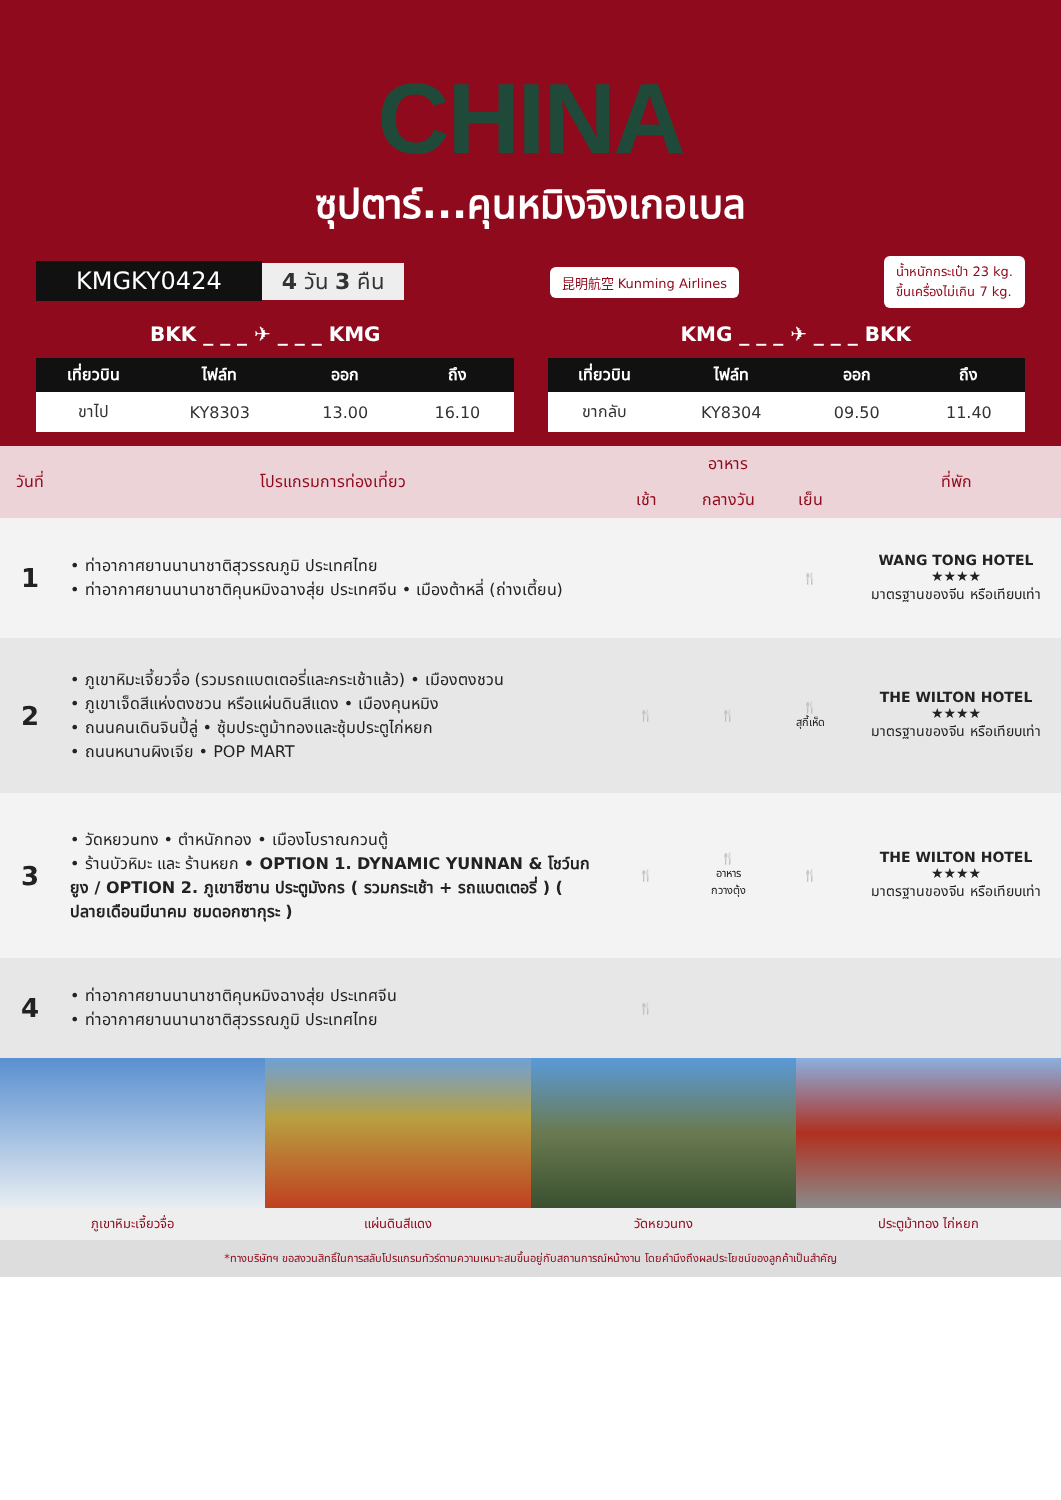CHINA
ซุปตาร์...คุนหมิงจิงเกอเบล
KMGKY0424 4 วัน 3 คืน
昆明航空 Kunming Airlines
น้ำหนักกระเป๋า 23 kg.
ขึ้นเครื่องไม่เกิน 7 kg.
BKK _ _ _ ✈ _ _ _ KMG KMG _ _ _ ✈ _ _ _ BKK
| เที่ยวบิน | ไฟล์ท | ออก | ถึง |
| --- | --- | --- | --- |
| ขาไป | KY8303 | 13.00 | 16.10 |
| เที่ยวบิน | ไฟล์ท | ออก | ถึง |
| --- | --- | --- | --- |
| ขากลับ | KY8304 | 09.50 | 11.40 |
| วันที่ | โปรแกรมการท่องเที่ยว | อาหาร | | | ที่พัก |
| --- | --- | --- | --- | --- | --- |
| | | เช้า | กลางวัน | เย็น | |
| 1 | • ท่าอากาศยานนานาชาติสุวรรณภูมิ ประเทศไทย • ท่าอากาศยานนานาชาติคุนหมิงฉางสุ่ย ประเทศจีน • เมืองต้าหลี่ (ถ่างเตี้ยน) | | | 🍴 | WANG TONG HOTEL ★★★★ มาตรฐานของจีน หรือเทียบเท่า |
| 2 | • ภูเขาหิมะเจี้ยวจื่อ (รวมรถแบตเตอรี่และกระเช้าแล้ว) • เมืองตงชวน • ภูเขาเจ็ดสีแห่งตงชวน หรือแผ่นดินสีแดง • เมืองคุนหมิง • ถนนคนเดินจินปี้ลู่ • ซุ้มประตูม้าทองและซุ้มประตูไก่หยก • ถนนหนานผิงเจีย • POP MART | 🍴 | 🍴 | 🍴 สุกี้เห็ด | THE WILTON HOTEL ★★★★ มาตรฐานของจีน หรือเทียบเท่า |
| 3 | • วัดหยวนทง • ตำหนักทอง • เมืองโบราณกวนตู้ • ร้านบัวหิมะ และ ร้านหยก • OPTION 1. DYNAMIC YUNNAN & โชว์นกยูง / OPTION 2. ภูเขาซีซาน ประตูมังกร ( รวมกระเช้า + รถแบตเตอรี่ ) ( ปลายเดือนมีนาคม ชมดอกซากุระ ) | 🍴 | 🍴 อาหาร กวางตุ้ง | 🍴 | THE WILTON HOTEL ★★★★ มาตรฐานของจีน หรือเทียบเท่า |
| 4 | • ท่าอากาศยานนานาชาติคุนหมิงฉางสุ่ย ประเทศจีน • ท่าอากาศยานนานาชาติสุวรรณภูมิ ประเทศไทย | 🍴 | | | |
ภูเขาหิมะเจี้ยวจื่อ แผ่นดินสีแดง วัดหยวนทง ประตูม้าทอง ไก่หยก
*ทางบริษัทฯ ขอสงวนสิทธิ์ในการสลับโปรแกรมทัวร์ตามความเหมาะสมขึ้นอยู่กับสถานการณ์หน้างาน โดยคำนึงถึงผลประโยชน์ของลูกค้าเป็นสำคัญ